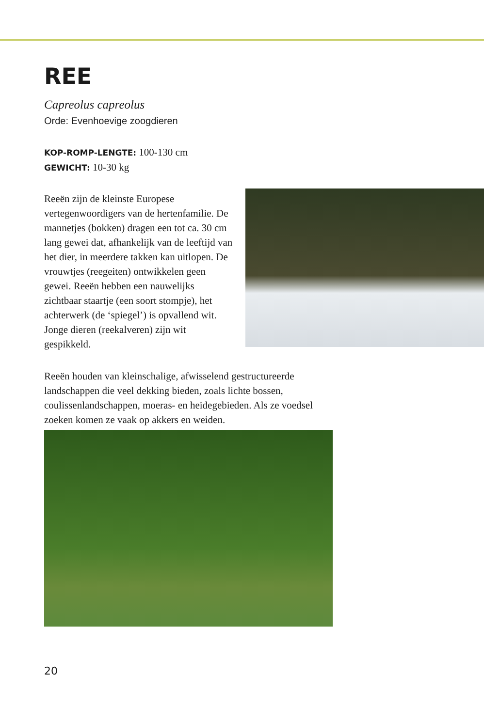REE
Capreolus capreolus
Orde: Evenhoevige zoogdieren
KOP-ROMP-LENGTE: 100-130 cm
GEWICHT: 10-30 kg
Reeën zijn de kleinste Europese vertegenwoordigers van de hertenfamilie. De mannetjes (bokken) dragen een tot ca. 30 cm lang gewei dat, afhankelijk van de leeftijd van het dier, in meerdere takken kan uitlopen. De vrouwtjes (reegeiten) ontwikkelen geen gewei. Reeën hebben een nauwelijks zichtbaar staartje (een soort stompje), het achterwerk (de ‘spiegel’) is opvallend wit. Jonge dieren (reekalveren) zijn wit gespikkeld.
Reeën houden van kleinschalige, afwisselend gestructureerde landschappen die veel dekking bieden, zoals lichte bossen, coulissenlandschappen, moeras- en heidegebieden. Als ze voedsel zoeken komen ze vaak op akkers en weiden.
20